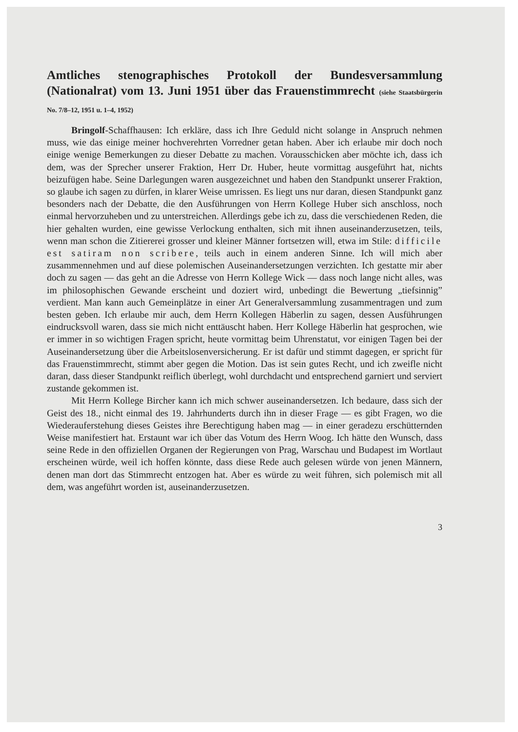Amtliches stenographisches Protokoll der Bundesversammlung (Nationalrat) vom 13. Juni 1951 über das Frauenstimmrecht (siehe Staatsbürgerin No. 7/8–12, 1951 u. 1–4, 1952)
Bringolf-Schaffhausen: Ich erkläre, dass ich Ihre Geduld nicht solange in Anspruch nehmen muss, wie das einige meiner hochverehrten Vorredner getan haben. Aber ich erlaube mir doch noch einige wenige Bemerkungen zu dieser Debatte zu machen. Vorausschicken aber möchte ich, dass ich dem, was der Sprecher unserer Fraktion, Herr Dr. Huber, heute vormittag ausgeführt hat, nichts beizufügen habe. Seine Darlegungen waren ausgezeichnet und haben den Standpunkt unserer Fraktion, so glaube ich sagen zu dürfen, in klarer Weise umrissen. Es liegt uns nur daran, diesen Standpunkt ganz besonders nach der Debatte, die den Ausführungen von Herrn Kollege Huber sich anschloss, noch einmal hervorzuheben und zu unterstreichen. Allerdings gebe ich zu, dass die verschiedenen Reden, die hier gehalten wurden, eine gewisse Verlockung enthalten, sich mit ihnen auseinanderzusetzen, teils, wenn man schon die Zitiererei grosser und kleiner Männer fortsetzen will, etwa im Stile: difficile est satiram non scribere, teils auch in einem anderen Sinne. Ich will mich aber zusammennehmen und auf diese polemischen Auseinandersetzungen verzichten. Ich gestatte mir aber doch zu sagen — das geht an die Adresse von Herrn Kollege Wick — dass noch lange nicht alles, was im philosophischen Gewande erscheint und doziert wird, unbedingt die Bewertung „tiefsinnig” verdient. Man kann auch Gemeinplätze in einer Art Generalversammlung zusammentragen und zum besten geben. Ich erlaube mir auch, dem Herrn Kollegen Häberlin zu sagen, dessen Ausführungen eindrucksvoll waren, dass sie mich nicht enttäuscht haben. Herr Kollege Häberlin hat gesprochen, wie er immer in so wichtigen Fragen spricht, heute vormittag beim Uhrenstatut, vor einigen Tagen bei der Auseinandersetzung über die Arbeitslosenversicherung. Er ist dafür und stimmt dagegen, er spricht für das Frauenstimmrecht, stimmt aber gegen die Motion. Das ist sein gutes Recht, und ich zweifle nicht daran, dass dieser Standpunkt reiflich überlegt, wohl durchdacht und entsprechend garniert und serviert zustande gekommen ist.
Mit Herrn Kollege Bircher kann ich mich schwer auseinandersetzen. Ich bedaure, dass sich der Geist des 18., nicht einmal des 19. Jahrhunderts durch ihn in dieser Frage — es gibt Fragen, wo die Wiederauferstehung dieses Geistes ihre Berechtigung haben mag — in einer geradezu erschütternden Weise manifestiert hat. Erstaunt war ich über das Votum des Herrn Woog. Ich hätte den Wunsch, dass seine Rede in den offiziellen Organen der Regierungen von Prag, Warschau und Budapest im Wortlaut erscheinen würde, weil ich hoffen könnte, dass diese Rede auch gelesen würde von jenen Männern, denen man dort das Stimmrecht entzogen hat. Aber es würde zu weit führen, sich polemisch mit all dem, was angeführt worden ist, auseinanderzusetzen.
3